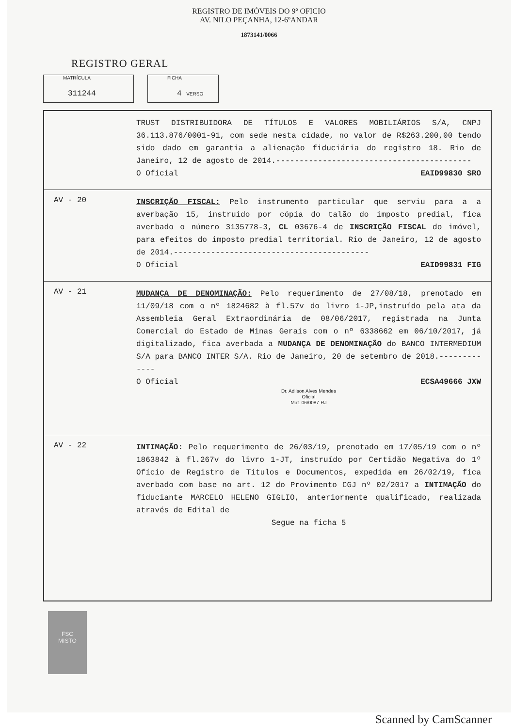REGISTRO DE IMÓVEIS DO 9º OFICIO
AV. NILO PEÇANHA, 12-6ºANDAR
1873141/0066
REGISTRO GERAL
MATRÍCULA
311244
FICHA
4 VERSO
TRUST DISTRIBUIDORA DE TÍTULOS E VALORES MOBILIÁRIOS S/A, CNPJ 36.113.876/0001-91, com sede nesta cidade, no valor de R$263.200,00 tendo sido dado em garantia a alienação fiduciária do registro 18. Rio de Janeiro, 12 de agosto de 2014.------------------------------------------
O Oficial EAID99830 SRO
AV - 20
INSCRIÇÃO FISCAL: Pelo instrumento particular que serviu para a a averbação 15, instruído por cópia do talão do imposto predial, fica averbado o número 3135778-3, CL 03676-4 de INSCRIÇÃO FISCAL do imóvel, para efeitos do imposto predial territorial. Rio de Janeiro, 12 de agosto de 2014.------------------------------------------
O Oficial EAID99831 FIG
AV - 21
MUDANÇA DE DENOMINAÇÃO: Pelo requerimento de 27/08/18, prenotado em 11/09/18 com o nº 1824682 à fl.57v do livro 1-JP,instruído pela ata da Assembleia Geral Extraordinária de 08/06/2017, registrada na Junta Comercial do Estado de Minas Gerais com o nº 6338662 em 06/10/2017, já digitalizado, fica averbada a MUDANÇA DE DENOMINAÇÃO do BANCO INTERMEDIUM S/A para BANCO INTER S/A. Rio de Janeiro, 20 de setembro de 2018.-------------
O Oficial ECSA49666 JXW
Dr. Adilson Alves Mendes
Oficial
Mat. 06/0087-RJ
AV - 22
INTIMAÇÃO: Pelo requerimento de 26/03/19, prenotado em 17/05/19 com o nº 1863842 à fl.267v do livro 1-JT, instruído por Certidão Negativa do 1º Ofício de Registro de Títulos e Documentos, expedida em 26/02/19, fica averbado com base no art. 12 do Provimento CGJ nº 02/2017 a INTIMAÇÃO do fiduciante MARCELO HELENO GIGLIO, anteriormente qualificado, realizada através de Edital de
Segue na ficha 5
FSC
MISTO
Scanned by CamScanner